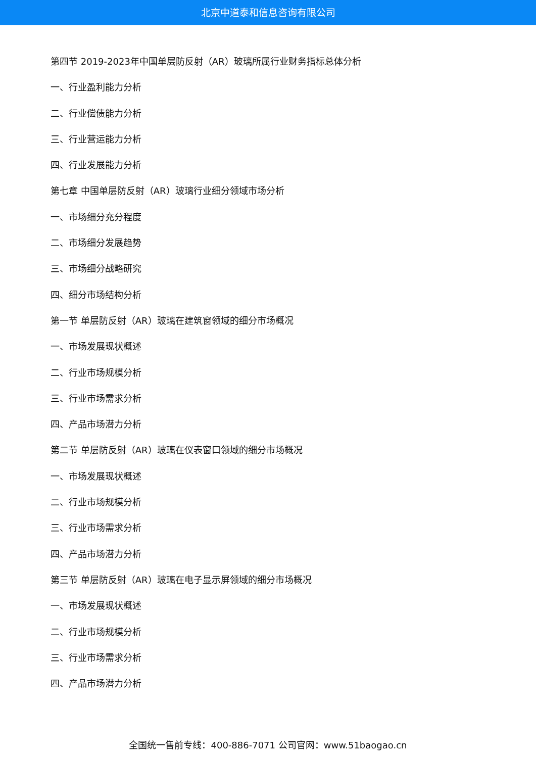北京中道泰和信息咨询有限公司
第四节 2019-2023年中国单层防反射（AR）玻璃所属行业财务指标总体分析
一、行业盈利能力分析
二、行业偿债能力分析
三、行业营运能力分析
四、行业发展能力分析
第七章 中国单层防反射（AR）玻璃行业细分领域市场分析
一、市场细分充分程度
二、市场细分发展趋势
三、市场细分战略研究
四、细分市场结构分析
第一节 单层防反射（AR）玻璃在建筑窗领域的细分市场概况
一、市场发展现状概述
二、行业市场规模分析
三、行业市场需求分析
四、产品市场潜力分析
第二节 单层防反射（AR）玻璃在仪表窗口领域的细分市场概况
一、市场发展现状概述
二、行业市场规模分析
三、行业市场需求分析
四、产品市场潜力分析
第三节 单层防反射（AR）玻璃在电子显示屏领域的细分市场概况
一、市场发展现状概述
二、行业市场规模分析
三、行业市场需求分析
四、产品市场潜力分析
全国统一售前专线：400-886-7071 公司官网：www.51baogao.cn